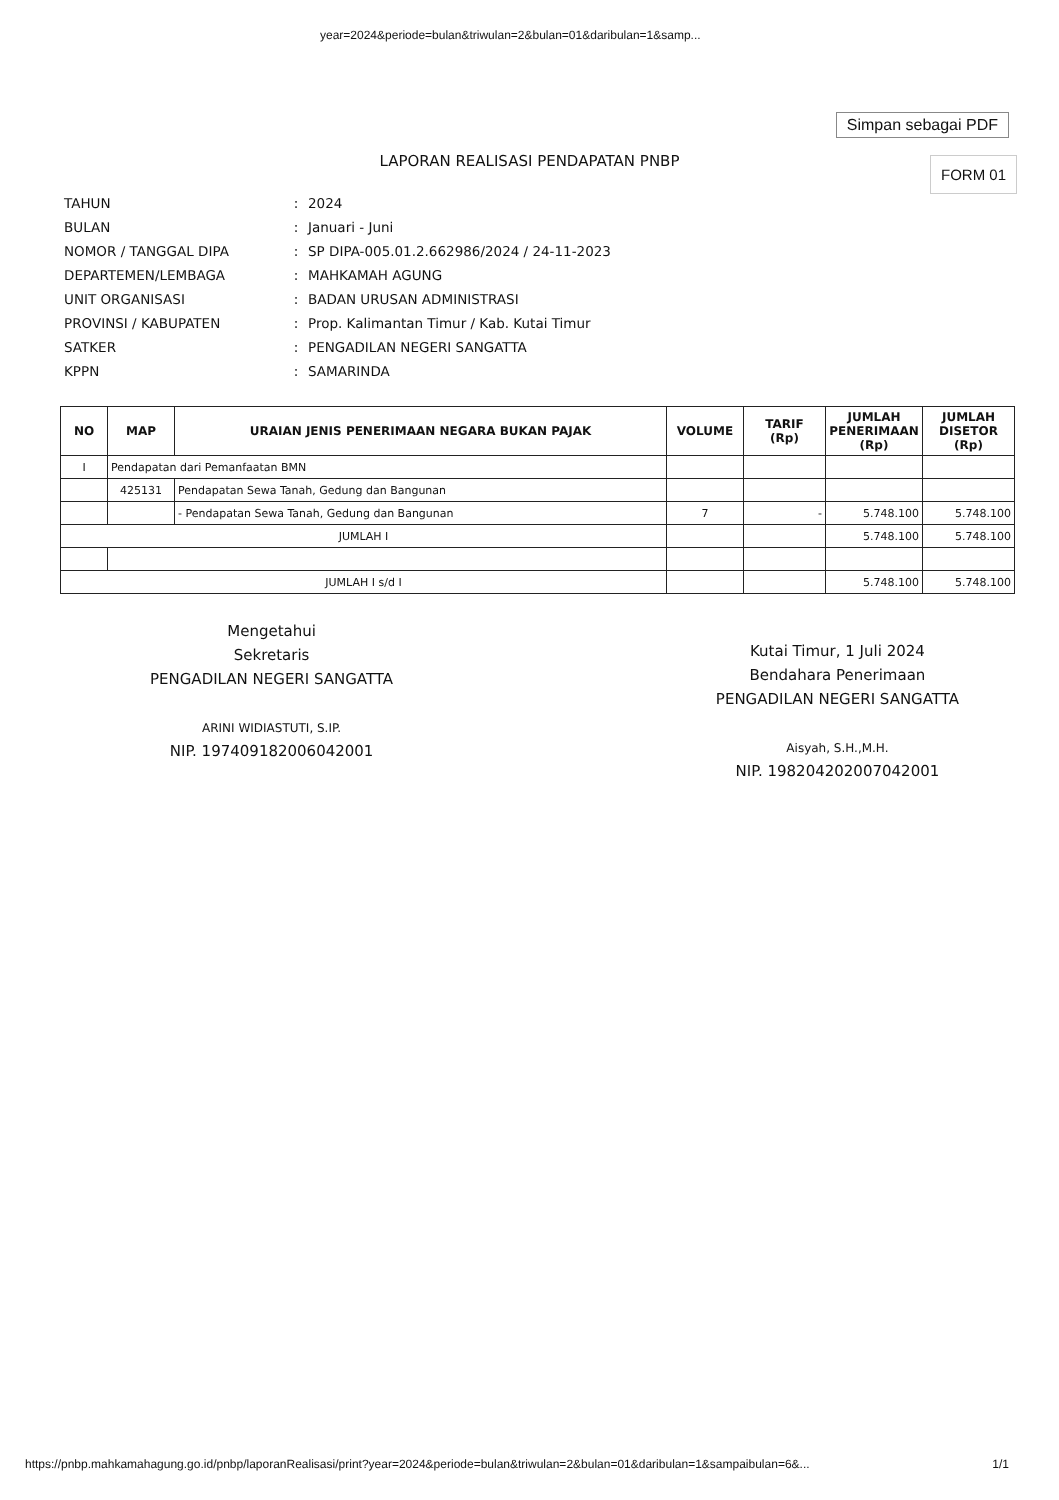year=2024&periode=bulan&triwulan=2&bulan=01&daribulan=1&samp...
Simpan sebagai PDF
LAPORAN REALISASI PENDAPATAN PNBP
FORM 01
| TAHUN | : | 2024 |
| BULAN | : | Januari - Juni |
| NOMOR / TANGGAL DIPA | : | SP DIPA-005.01.2.662986/2024 / 24-11-2023 |
| DEPARTEMEN/LEMBAGA | : | MAHKAMAH AGUNG |
| UNIT ORGANISASI | : | BADAN URUSAN ADMINISTRASI |
| PROVINSI / KABUPATEN | : | Prop. Kalimantan Timur / Kab. Kutai Timur |
| SATKER | : | PENGADILAN NEGERI SANGATTA |
| KPPN | : | SAMARINDA |
| NO | MAP | URAIAN JENIS PENERIMAAN NEGARA BUKAN PAJAK | VOLUME | TARIF (Rp) | JUMLAH PENERIMAAN (Rp) | JUMLAH DISETOR (Rp) |
| --- | --- | --- | --- | --- | --- | --- |
| I | Pendapatan dari Pemanfaatan BMN | | | | | |
| | 425131 | Pendapatan Sewa Tanah, Gedung dan Bangunan | | | | |
| | | - Pendapatan Sewa Tanah, Gedung dan Bangunan | 7 | - | 5.748.100 | 5.748.100 |
| JUMLAH I | | | | | 5.748.100 | 5.748.100 |
| JUMLAH I s/d I | | | | | 5.748.100 | 5.748.100 |
Mengetahui
Sekretaris
PENGADILAN NEGERI SANGATTA
ARINI WIDIASTUTI, S.IP.
NIP. 197409182006042001
Kutai Timur, 1 Juli 2024
Bendahara Penerimaan
PENGADILAN NEGERI SANGATTA
Aisyah, S.H.,M.H.
NIP. 198204202007042001
https://pnbp.mahkamahagung.go.id/pnbp/laporanRealisasi/print?year=2024&periode=bulan&triwulan=2&bulan=01&daribulan=1&sampaibulan=6&... 1/1